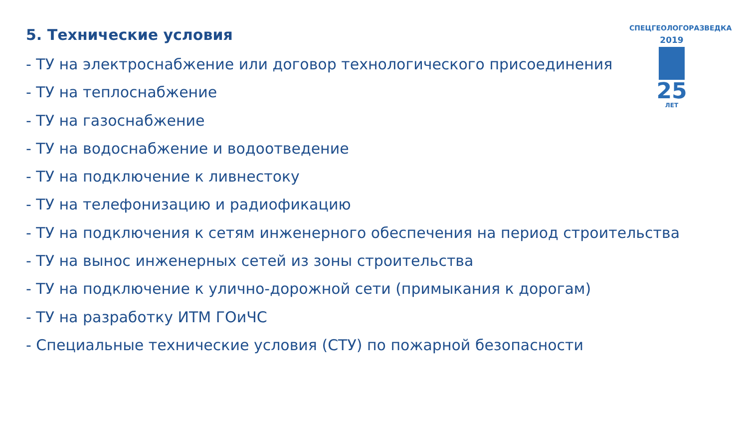5. Технические условия
- ТУ на электроснабжение или договор технологического присоединения
- ТУ на теплоснабжение
- ТУ на газоснабжение
- ТУ на водоснабжение и водоотведение
- ТУ на подключение к ливнестоку
- ТУ на телефонизацию и радиофикацию
- ТУ на подключения к сетям инженерного обеспечения на период строительства
- ТУ на вынос инженерных сетей из зоны строительства
- ТУ на подключение к улично-дорожной сети (примыкания к дорогам)
- ТУ на разработку ИТМ ГОиЧС
- Специальные технические условия (СТУ) по пожарной безопасности
СПЕЦГЕОЛОГОРАЗВЕДКА
2019
25
ЛЕТ